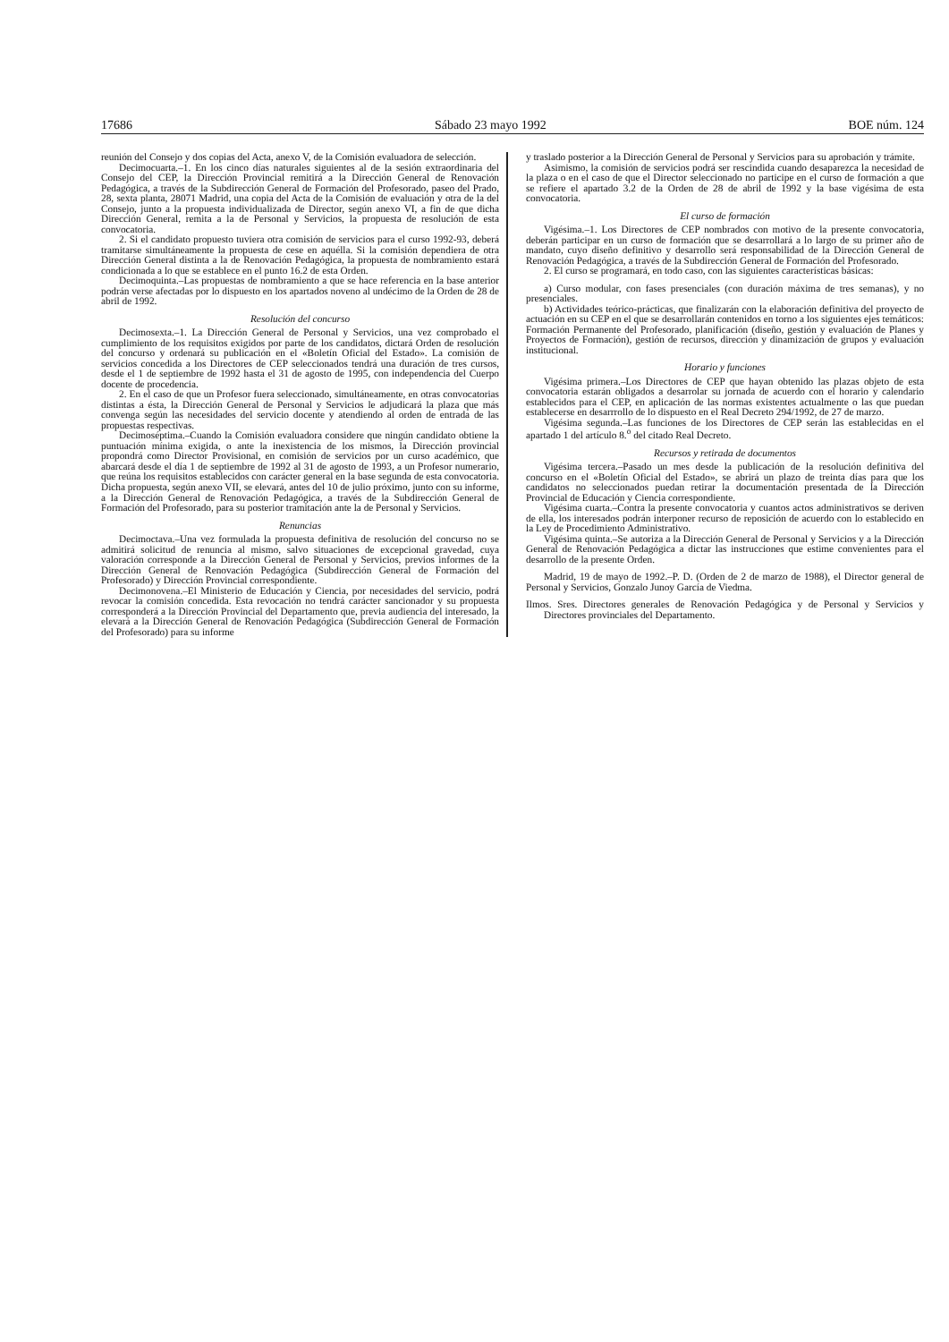17686 Sábado 23 mayo 1992 BOE núm. 124
reunión del Consejo y dos copias del Acta, anexo V, de la Comisión evaluadora de selección.
Decimocuarta.–1. En los cinco días naturales siguientes al de la sesión extraordinaria del Consejo del CEP, la Dirección Provincial remitirá a la Dirección General de Renovación Pedagógica, a través de la Subdirección General de Formación del Profesorado, paseo del Prado, 28, sexta planta, 28071 Madrid, una copia del Acta de la Comisión de evaluación y otra de la del Consejo, junto a la propuesta individualizada de Director, según anexo VI, a fin de que dicha Dirección General, remita a la de Personal y Servicios, la propuesta de resolución de esta convocatoria.
2. Si el candidato propuesto tuviera otra comisión de servicios para el curso 1992-93, deberá tramitarse simultáneamente la propuesta de cese en aquélla. Si la comisión dependiera de otra Dirección General distinta a la de Renovación Pedagógica, la propuesta de nombramiento estará condicionada a lo que se establece en el punto 16.2 de esta Orden.
Decimoquinta.–Las propuestas de nombramiento a que se hace referencia en la base anterior podrán verse afectadas por lo dispuesto en los apartados noveno al undécimo de la Orden de 28 de abril de 1992.
Resolución del concurso
Decimosexta.–1. La Dirección General de Personal y Servicios, una vez comprobado el cumplimiento de los requisitos exigidos por parte de los candidatos, dictará Orden de resolución del concurso y ordenará su publicación en el «Boletín Oficial del Estado». La comisión de servicios concedida a los Directores de CEP seleccionados tendrá una duración de tres cursos, desde el 1 de septiembre de 1992 hasta el 31 de agosto de 1995, con independencia del Cuerpo docente de procedencia.
2. En el caso de que un Profesor fuera seleccionado, simultáneamente, en otras convocatorias distintas a ésta, la Dirección General de Personal y Servicios le adjudicará la plaza que más convenga según las necesidades del servicio docente y atendiendo al orden de entrada de las propuestas respectivas.
Decimoséptima.–Cuando la Comisión evaluadora considere que ningún candidato obtiene la puntuación mínima exigida, o ante la inexistencia de los mismos, la Dirección provincial propondrá como Director Provisional, en comisión de servicios por un curso académico, que abarcará desde el día 1 de septiembre de 1992 al 31 de agosto de 1993, a un Profesor numerario, que reúna los requisitos establecidos con carácter general en la base segunda de esta convocatoria. Dicha propuesta, según anexo VII, se elevará, antes del 10 de julio próximo, junto con su informe, a la Dirección General de Renovación Pedagógica, a través de la Subdirección General de Formación del Profesorado, para su posterior tramitación ante la de Personal y Servicios.
Renuncias
Decimoctava.–Una vez formulada la propuesta definitiva de resolución del concurso no se admitirá solicitud de renuncia al mismo, salvo situaciones de excepcional gravedad, cuya valoración corresponde a la Dirección General de Personal y Servicios, previos informes de la Dirección General de Renovación Pedagógica (Subdirección General de Formación del Profesorado) y Dirección Provincial correspondiente.
Decimonovena.–El Ministerio de Educación y Ciencia, por necesidades del servicio, podrá revocar la comisión concedida. Esta revocación no tendrá carácter sancionador y su propuesta corresponderá a la Dirección Provincial del Departamento que, previa audiencia del interesado, la elevará a la Dirección General de Renovación Pedagógica (Subdirección General de Formación del Profesorado) para su informe
y traslado posterior a la Dirección General de Personal y Servicios para su aprobación y trámite.
Asimismo, la comisión de servicios podrá ser rescindida cuando desaparezca la necesidad de la plaza o en el caso de que el Director seleccionado no participe en el curso de formación a que se refiere el apartado 3.2 de la Orden de 28 de abril de 1992 y la base vigésima de esta convocatoria.
El curso de formación
Vigésima.–1. Los Directores de CEP nombrados con motivo de la presente convocatoria, deberán participar en un curso de formación que se desarrollará a lo largo de su primer año de mandato, cuyo diseño definitivo y desarrollo será responsabilidad de la Dirección General de Renovación Pedagógica, a través de la Subdirección General de Formación del Profesorado.
2. El curso se programará, en todo caso, con las siguientes características básicas:
a) Curso modular, con fases presenciales (con duración máxima de tres semanas), y no presenciales.
b) Actividades teórico-prácticas, que finalizarán con la elaboración definitiva del proyecto de actuación en su CEP en el que se desarrollarán contenidos en torno a los siguientes ejes temáticos: Formación Permanente del Profesorado, planificación (diseño, gestión y evaluación de Planes y Proyectos de Formación), gestión de recursos, dirección y dinamización de grupos y evaluación institucional.
Horario y funciones
Vigésima primera.–Los Directores de CEP que hayan obtenido las plazas objeto de esta convocatoria estarán obligados a desarrolar su jornada de acuerdo con el horario y calendario establecidos para el CEP, en aplicación de las normas existentes actualmente o las que puedan establecerse en desarrrollo de lo dispuesto en el Real Decreto 294/1992, de 27 de marzo.
Vigésima segunda.–Las funciones de los Directores de CEP serán las establecidas en el apartado 1 del artículo 8.<sup>o</sup> del citado Real Decreto.
Recursos y retirada de documentos
Vigésima tercera.–Pasado un mes desde la publicación de la resolución definitiva del concurso en el «Boletín Oficial del Estado», se abrirá un plazo de treinta días para que los candidatos no seleccionados puedan retirar la documentación presentada de la Dirección Provincial de Educación y Ciencia correspondiente.
Vigésima cuarta.–Contra la presente convocatoria y cuantos actos administrativos se deriven de ella, los interesados podrán interponer recurso de reposición de acuerdo con lo establecido en la Ley de Procedimiento Administrativo.
Vigésima quinta.–Se autoriza a la Dirección General de Personal y Servicios y a la Dirección General de Renovación Pedagógica a dictar las instrucciones que estime convenientes para el desarrollo de la presente Orden.
Madrid, 19 de mayo de 1992.–P. D. (Orden de 2 de marzo de 1988), el Director general de Personal y Servicios, Gonzalo Junoy García de Viedma.
Ilmos. Sres. Directores generales de Renovación Pedagógica y de Personal y Servicios y Directores provinciales del Departamento.